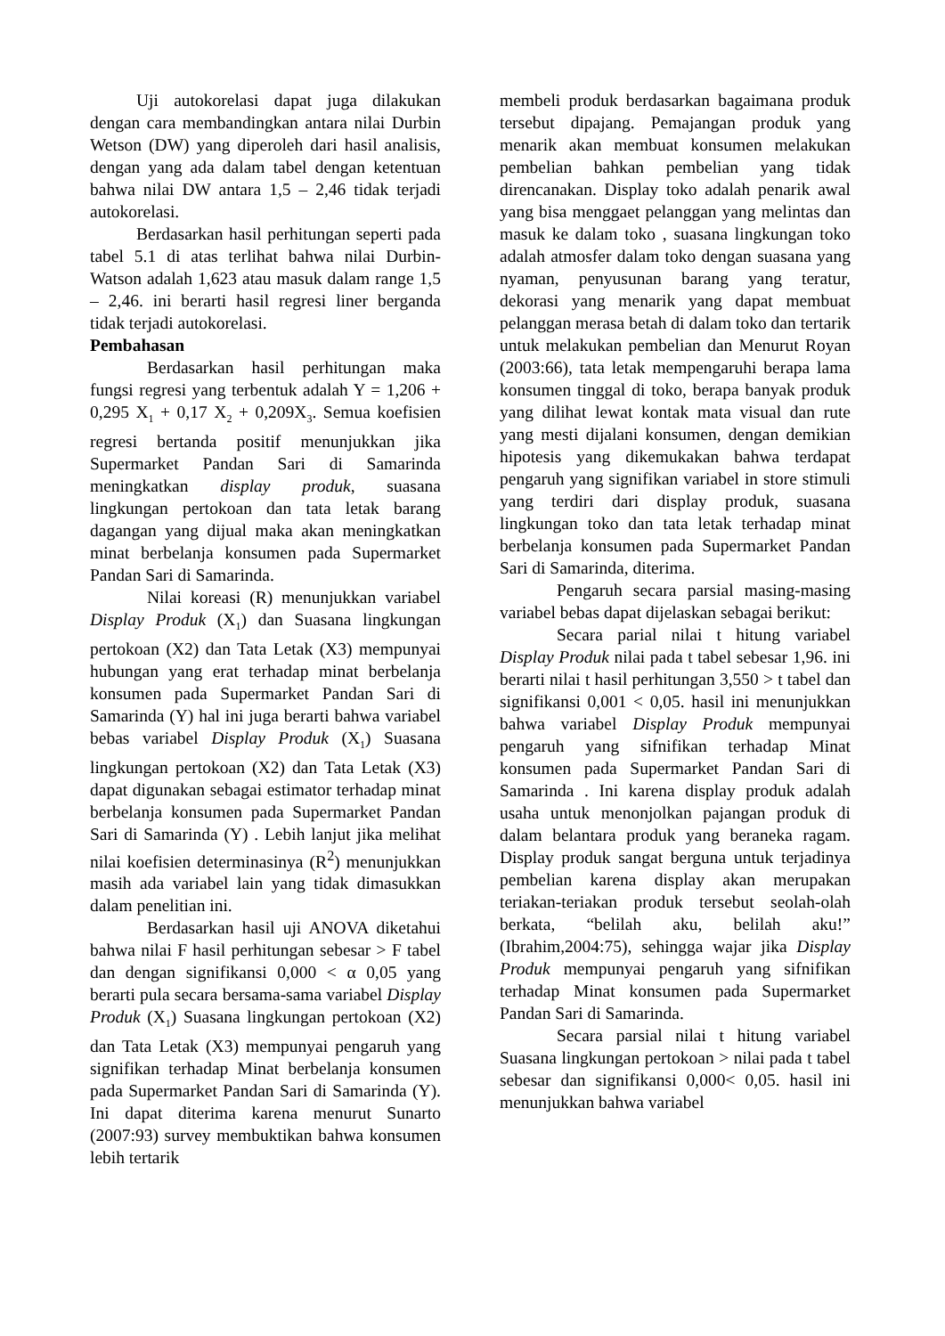Uji autokorelasi dapat juga dilakukan dengan cara membandingkan antara nilai Durbin Wetson (DW) yang diperoleh dari hasil analisis, dengan yang ada dalam tabel dengan ketentuan bahwa nilai DW antara 1,5 – 2,46 tidak terjadi autokorelasi.
Berdasarkan hasil perhitungan seperti pada tabel 5.1 di atas terlihat bahwa nilai Durbin-Watson adalah 1,623 atau masuk dalam range 1,5 – 2,46. ini berarti hasil regresi liner berganda tidak terjadi autokorelasi.
Pembahasan
Berdasarkan hasil perhitungan maka fungsi regresi yang terbentuk adalah Y = 1,206 + 0,295 X<sub>1</sub> + 0,17 X<sub>2</sub> + 0,209X<sub>3</sub>. Semua koefisien regresi bertanda positif menunjukkan jika Supermarket Pandan Sari di Samarinda meningkatkan display produk, suasana lingkungan pertokoan dan tata letak barang dagangan yang dijual maka akan meningkatkan minat berbelanja konsumen pada Supermarket Pandan Sari di Samarinda.
Nilai koreasi (R) menunjukkan variabel Display Produk (X<sub>1</sub>) dan Suasana lingkungan pertokoan (X2) dan Tata Letak (X3) mempunyai hubungan yang erat terhadap minat berbelanja konsumen pada Supermarket Pandan Sari di Samarinda (Y) hal ini juga berarti bahwa variabel bebas variabel Display Produk (X<sub>1</sub>) Suasana lingkungan pertokoan (X2) dan Tata Letak (X3) dapat digunakan sebagai estimator terhadap minat berbelanja konsumen pada Supermarket Pandan Sari di Samarinda (Y) . Lebih lanjut jika melihat nilai koefisien determinasinya (R<sup>2</sup>) menunjukkan masih ada variabel lain yang tidak dimasukkan dalam penelitian ini.
Berdasarkan hasil uji ANOVA diketahui bahwa nilai F hasil perhitungan sebesar > F tabel dan dengan signifikansi 0,000 < α 0,05 yang berarti pula secara bersama-sama variabel Display Produk (X<sub>1</sub>) Suasana lingkungan pertokoan (X2) dan Tata Letak (X3) mempunyai pengaruh yang signifikan terhadap Minat berbelanja konsumen pada Supermarket Pandan Sari di Samarinda (Y). Ini dapat diterima karena menurut Sunarto (2007:93) survey membuktikan bahwa konsumen lebih tertarik
membeli produk berdasarkan bagaimana produk tersebut dipajang. Pemajangan produk yang menarik akan membuat konsumen melakukan pembelian bahkan pembelian yang tidak direncanakan. Display toko adalah penarik awal yang bisa menggaet pelanggan yang melintas dan masuk ke dalam toko , suasana lingkungan toko adalah atmosfer dalam toko dengan suasana yang nyaman, penyusunan barang yang teratur, dekorasi yang menarik yang dapat membuat pelanggan merasa betah di dalam toko dan tertarik untuk melakukan pembelian dan Menurut Royan (2003:66), tata letak mempengaruhi berapa lama konsumen tinggal di toko, berapa banyak produk yang dilihat lewat kontak mata visual dan rute yang mesti dijalani konsumen, dengan demikian hipotesis yang dikemukakan bahwa terdapat pengaruh yang signifikan variabel in store stimuli yang terdiri dari display produk, suasana lingkungan toko dan tata letak terhadap minat berbelanja konsumen pada Supermarket Pandan Sari di Samarinda, diterima.
Pengaruh secara parsial masing-masing variabel bebas dapat dijelaskan sebagai berikut:
Secara parial nilai t hitung variabel Display Produk nilai pada t tabel sebesar 1,96. ini berarti nilai t hasil perhitungan 3,550 > t tabel dan signifikansi 0,001 < 0,05. hasil ini menunjukkan bahwa variabel Display Produk mempunyai pengaruh yang sifnifikan terhadap Minat konsumen pada Supermarket Pandan Sari di Samarinda . Ini karena display produk adalah usaha untuk menonjolkan pajangan produk di dalam belantara produk yang beraneka ragam. Display produk sangat berguna untuk terjadinya pembelian karena display akan merupakan teriakan-teriakan produk tersebut seolah-olah berkata, “belilah aku, belilah aku!” (Ibrahim,2004:75), sehingga wajar jika Display Produk mempunyai pengaruh yang sifnifikan terhadap Minat konsumen pada Supermarket Pandan Sari di Samarinda.
Secara parsial nilai t hitung variabel Suasana lingkungan pertokoan > nilai pada t tabel sebesar dan signifikansi 0,000< 0,05. hasil ini menunjukkan bahwa variabel